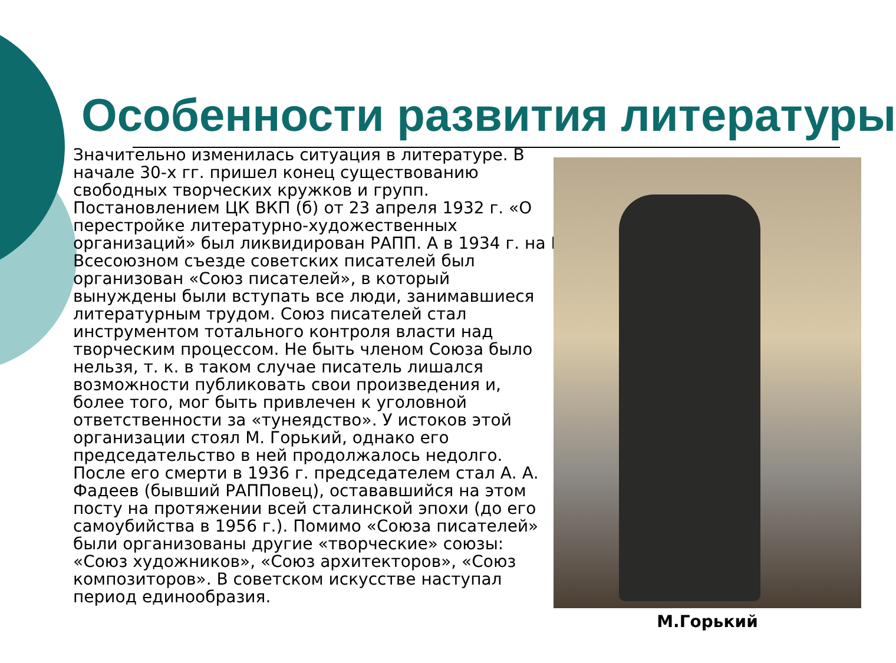Особенности развития литературы
Значительно изменилась ситуация в литературе. В начале 30-х гг. пришел конец существованию свободных творческих кружков и групп. Постановлением ЦК ВКП (б) от 23 апреля 1932 г. «О перестройке литературно-художественных организаций» был ликвидирован РАПП. А в 1934 г. на I Всесоюзном съезде советских писателей был организован «Союз писателей», в который вынуждены были вступать все люди, занимавшиеся литературным трудом. Союз писателей стал инструментом тотального контроля власти над творческим процессом. Не быть членом Союза было нельзя, т. к. в таком случае писатель лишался возможности публиковать свои произведения и, более того, мог быть привлечен к уголовной ответственности за «тунеядство». У истоков этой организации стоял М. Горький, однако его председательство в ней продолжалось недолго. После его смерти в 1936 г. председателем стал А. А. Фадеев (бывший РАППовец), остававшийся на этом посту на протяжении всей сталинской эпохи (до его самоубийства в 1956 г.). Помимо «Союза писателей» были организованы другие «творческие» союзы: «Союз художников», «Союз архитекторов», «Союз композиторов». В советском искусстве наступал период единообразия.
М.Горький